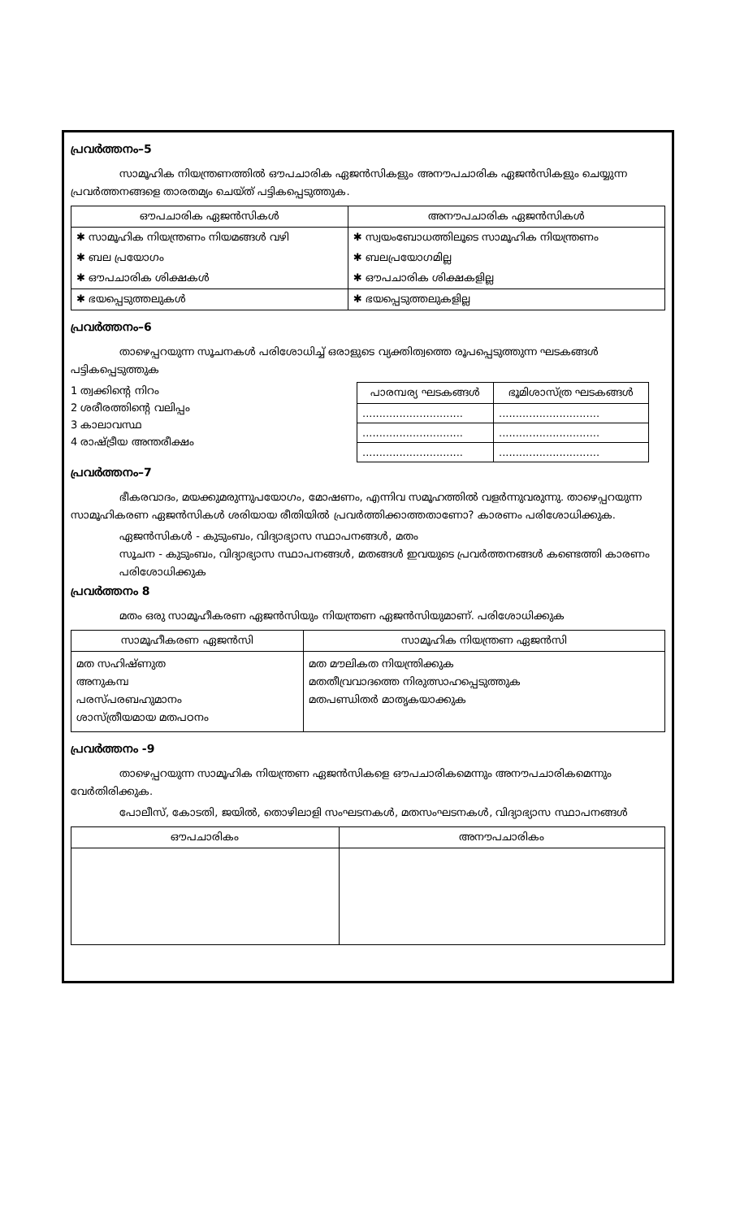പ്രവർത്തനം–5
സാമൂഹിക നിയന്ത്രണത്തിൽ ഔപചാരിക ഏജൻസികളും അനൗപചാരിക ഏജൻസികളും ചെയ്യുന്ന പ്രവർത്തനങ്ങളെ താരതമ്യം ചെയ്ത് പട്ടികപ്പെടുത്തുക.
| ഔപചാരിക ഏജൻസികൾ | അനൗപചാരിക ഏജൻസികൾ |
| --- | --- |
| ✱ സാമൂഹിക നിയന്ത്രണം നിയമങ്ങൾ വഴി | ✱ സ്വയംബോധത്തിലൂടെ സാമൂഹിക നിയന്ത്രണം |
| ✱ ബല പ്രയോഗം | ✱ ബലപ്രയോഗമില്ല |
| ✱ ഔപചാരിക ശിക്ഷകൾ | ✱ ഔപചാരിക ശിക്ഷകളില്ല |
| ✱ ഭയപ്പെടുത്തലുകൾ | ✱ ഭയപ്പെടുത്തലുകളില്ല |
പ്രവർത്തനം–6
താഴെപ്പറയുന്ന സൂചനകൾ പരിശോധിച്ച് ഒരാളുടെ വ്യക്തിത്വത്തെ രൂപപ്പെടുത്തുന്ന ഘടകങ്ങൾ പട്ടികപ്പെടുത്തുക
1 ത്വക്കിന്റെ നിറം
2 ശരീരത്തിന്റെ വലിപ്പം
3 കാലാവസ്ഥ
4 രാഷ്ട്രീയ അന്തരീക്ഷം
| പാരമ്പര്യ ഘടകങ്ങൾ | ഭൂമിശാസ്ത്ര ഘടകങ്ങൾ |
| --- | --- |
| .............................. | .............................. |
| .............................. | .............................. |
| .............................. | .............................. |
പ്രവർത്തനം–7
ഭീകരവാദം, മയക്കുമരുന്നുപയോഗം, മോഷണം, എന്നിവ സമൂഹത്തിൽ വളർന്നുവരുന്നു. താഴെപ്പറയുന്ന സാമൂഹികരണ ഏജൻസികൾ ശരിയായ രീതിയിൽ പ്രവർത്തിക്കാത്തതാണോ? കാരണം പരിശോധിക്കുക.
ഏജൻസികൾ - കുടുംബം, വിദ്യാഭ്യാസ സ്ഥാപനങ്ങൾ, മതം
സൂചന - കുടുംബം, വിദ്യാഭ്യാസ സ്ഥാപനങ്ങൾ, മതങ്ങൾ ഇവയുടെ പ്രവർത്തനങ്ങൾ കണ്ടെത്തി കാരണം പരിശോധിക്കുക
പ്രവർത്തനം 8
മതം ഒരു സാമൂഹീകരണ ഏജൻസിയും നിയന്ത്രണ ഏജൻസിയുമാണ്. പരിശോധിക്കുക
| സാമൂഹീകരണ ഏജൻസി | സാമൂഹിക നിയന്ത്രണ ഏജൻസി |
| --- | --- |
| മത സഹിഷ്ണുത അനുകമ്പ പരസ്പരബഹുമാനം ശാസ്ത്രീയമായ മതപഠനം | മത മൗലികത നിയന്ത്രിക്കുക മതതീവ്രവാദത്തെ നിരുത്സാഹപ്പെടുത്തുക മതപണ്ഡിതർ മാതൃകയാക്കുക |
പ്രവർത്തനം -9
താഴെപ്പറയുന്ന സാമൂഹിക നിയന്ത്രണ ഏജൻസികളെ ഔപചാരികമെന്നും അനൗപചാരികമെന്നും വേർതിരിക്കുക.
പോലീസ്, കോടതി, ജയിൽ, തൊഴിലാളി സംഘടനകൾ, മതസംഘടനകൾ, വിദ്യാഭ്യാസ സ്ഥാപനങ്ങൾ
| ഔപചാരികം | അനൗപചാരികം |
| --- | --- |